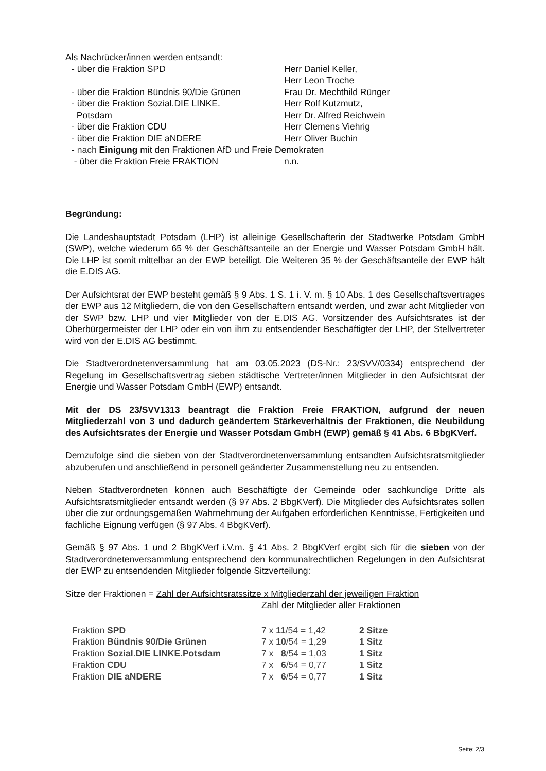Als Nachrücker/innen werden entsandt:
| - über die Fraktion SPD | Herr Daniel Keller, Herr Leon Troche |
| - über die Fraktion Bündnis 90/Die Grünen | Frau Dr. Mechthild Rünger |
| - über die Fraktion Sozial.DIE LINKE. Potsdam | Herr Rolf Kutzmutz, Herr Dr. Alfred Reichwein |
| - über die Fraktion CDU | Herr Clemens Viehrig |
| - über die Fraktion DIE aNDERE | Herr Oliver Buchin |
| - nach Einigung mit den Fraktionen AfD und Freie Demokraten | |
| - über die Fraktion Freie FRAKTION | n.n. |
Begründung:
Die Landeshauptstadt Potsdam (LHP) ist alleinige Gesellschafterin der Stadtwerke Potsdam GmbH (SWP), welche wiederum 65 % der Geschäftsanteile an der Energie und Wasser Potsdam GmbH hält. Die LHP ist somit mittelbar an der EWP beteiligt. Die Weiteren 35 % der Geschäftsanteile der EWP hält die E.DIS AG.
Der Aufsichtsrat der EWP besteht gemäß § 9 Abs. 1 S. 1 i. V. m. § 10 Abs. 1 des Gesellschaftsvertrages der EWP aus 12 Mitgliedern, die von den Gesellschaftern entsandt werden, und zwar acht Mitglieder von der SWP bzw. LHP und vier Mitglieder von der E.DIS AG. Vorsitzender des Aufsichtsrates ist der Oberbürgermeister der LHP oder ein von ihm zu entsendender Beschäftigter der LHP, der Stellvertreter wird von der E.DIS AG bestimmt.
Die Stadtverordnetenversammlung hat am 03.05.2023 (DS-Nr.: 23/SVV/0334) entsprechend der Regelung im Gesellschaftsvertrag sieben städtische Vertreter/innen Mitglieder in den Aufsichtsrat der Energie und Wasser Potsdam GmbH (EWP) entsandt.
Mit der DS 23/SVV1313 beantragt die Fraktion Freie FRAKTION, aufgrund der neuen Mitgliederzahl von 3 und dadurch geändertem Stärkeverhältnis der Fraktionen, die Neubildung des Aufsichtsrates der Energie und Wasser Potsdam GmbH (EWP) gemäß § 41 Abs. 6 BbgKVerf.
Demzufolge sind die sieben von der Stadtverordnetenversammlung entsandten Aufsichtsratsmitglieder abzuberufen und anschließend in personell geänderter Zusammenstellung neu zu entsenden.
Neben Stadtverordneten können auch Beschäftigte der Gemeinde oder sachkundige Dritte als Aufsichtsratsmitglieder entsandt werden (§ 97 Abs. 2 BbgKVerf). Die Mitglieder des Aufsichtsrates sollen über die zur ordnungsgemäßen Wahrnehmung der Aufgaben erforderlichen Kenntnisse, Fertigkeiten und fachliche Eignung verfügen (§ 97 Abs. 4 BbgKVerf).
Gemäß § 97 Abs. 1 und 2 BbgKVerf i.V.m. § 41 Abs. 2 BbgKVerf ergibt sich für die sieben von der Stadtverordnetenversammlung entsprechend den kommunalrechtlichen Regelungen in den Aufsichtsrat der EWP zu entsendenden Mitglieder folgende Sitzverteilung:
Sitze der Fraktionen = Zahl der Aufsichtsratssitze x Mitgliederzahl der jeweiligen Fraktion
Zahl der Mitglieder aller Fraktionen
| Fraktion SPD | 7 x 11 /54 = 1,42 | 2 Sitze |
| Fraktion Bündnis 90/Die Grünen | 7 x 10 /54 = 1,29 | 1 Sitz |
| Fraktion Sozial . DIE LINKE.Potsdam | 7 x 8 /54 = 1,03 | 1 Sitz |
| Fraktion CDU | 7 x 6 /54 = 0,77 | 1 Sitz |
| Fraktion DIE aNDERE | 7 x 6 /54 = 0,77 | 1 Sitz |
Seite: 2/3